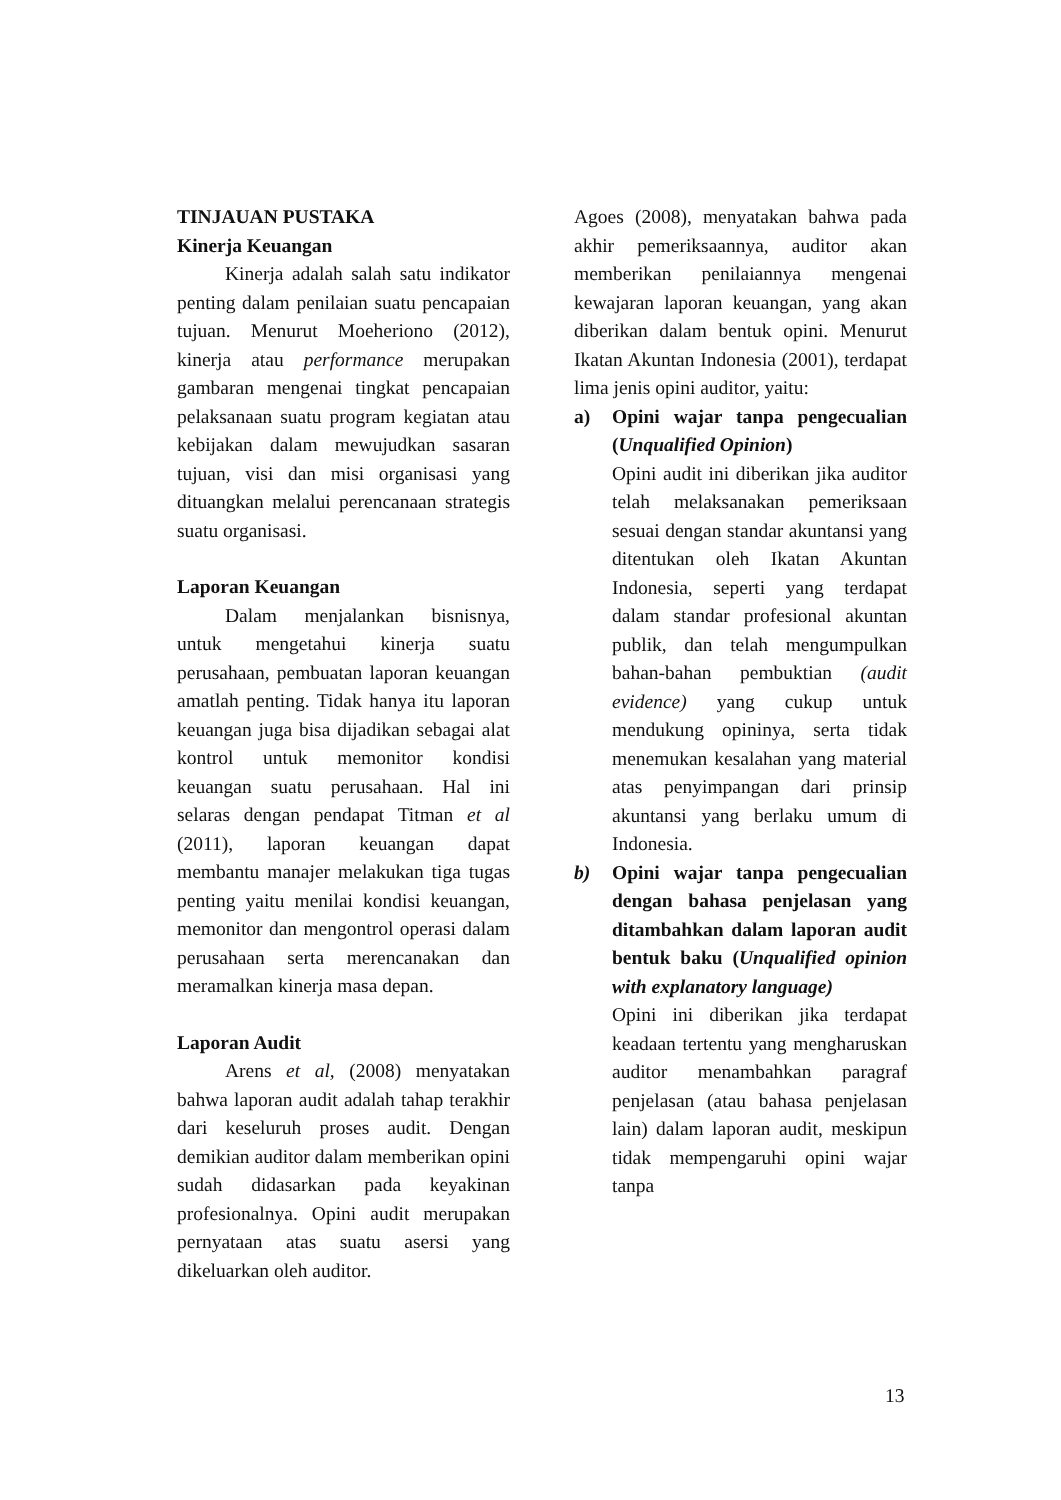TINJAUAN PUSTAKA
Kinerja Keuangan
Kinerja adalah salah satu indikator penting dalam penilaian suatu pencapaian tujuan. Menurut Moeheriono (2012), kinerja atau performance merupakan gambaran mengenai tingkat pencapaian pelaksanaan suatu program kegiatan atau kebijakan dalam mewujudkan sasaran tujuan, visi dan misi organisasi yang dituangkan melalui perencanaan strategis suatu organisasi.
Laporan Keuangan
Dalam menjalankan bisnisnya, untuk mengetahui kinerja suatu perusahaan, pembuatan laporan keuangan amatlah penting. Tidak hanya itu laporan keuangan juga bisa dijadikan sebagai alat kontrol untuk memonitor kondisi keuangan suatu perusahaan. Hal ini selaras dengan pendapat Titman et al (2011), laporan keuangan dapat membantu manajer melakukan tiga tugas penting yaitu menilai kondisi keuangan, memonitor dan mengontrol operasi dalam perusahaan serta merencanakan dan meramalkan kinerja masa depan.
Laporan Audit
Arens et al, (2008) menyatakan bahwa laporan audit adalah tahap terakhir dari keseluruh proses audit. Dengan demikian auditor dalam memberikan opini sudah didasarkan pada keyakinan profesionalnya. Opini audit merupakan pernyataan atas suatu asersi yang dikeluarkan oleh auditor.
Agoes (2008), menyatakan bahwa pada akhir pemeriksaannya, auditor akan memberikan penilaiannya mengenai kewajaran laporan keuangan, yang akan diberikan dalam bentuk opini. Menurut Ikatan Akuntan Indonesia (2001), terdapat lima jenis opini auditor, yaitu:
a) Opini wajar tanpa pengecualian (Unqualified Opinion)
Opini audit ini diberikan jika auditor telah melaksanakan pemeriksaan sesuai dengan standar akuntansi yang ditentukan oleh Ikatan Akuntan Indonesia, seperti yang terdapat dalam standar profesional akuntan publik, dan telah mengumpulkan bahan-bahan pembuktian (audit evidence) yang cukup untuk mendukung opininya, serta tidak menemukan kesalahan yang material atas penyimpangan dari prinsip akuntansi yang berlaku umum di Indonesia.
b) Opini wajar tanpa pengecualian dengan bahasa penjelasan yang ditambahkan dalam laporan audit bentuk baku (Unqualified opinion with explanatory language)
Opini ini diberikan jika terdapat keadaan tertentu yang mengharuskan auditor menambahkan paragraf penjelasan (atau bahasa penjelasan lain) dalam laporan audit, meskipun tidak mempengaruhi opini wajar tanpa
13